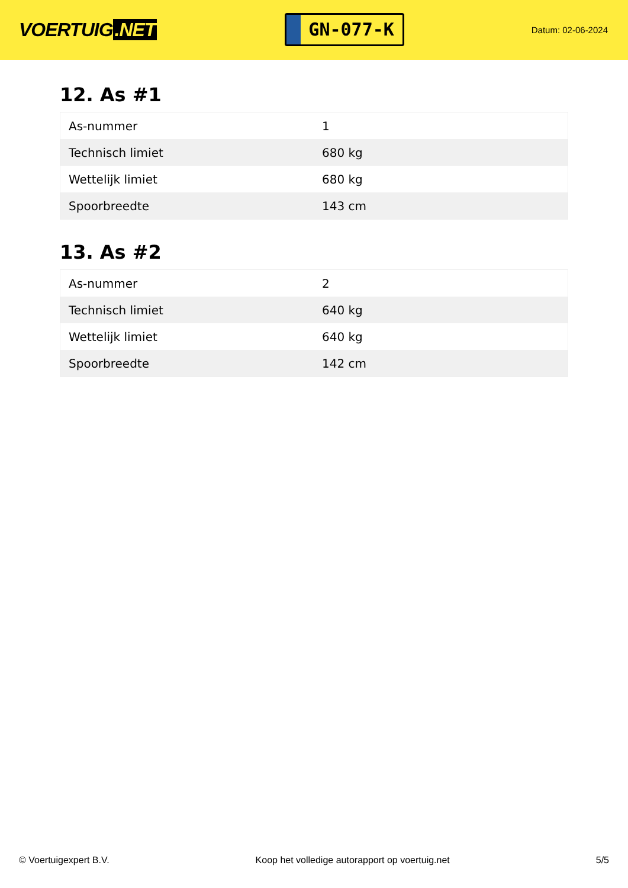VOERTUIG.NET
GN-077-K
Datum: 02-06-2024
12. As #1
| As-nummer | 1 |
| Technisch limiet | 680 kg |
| Wettelijk limiet | 680 kg |
| Spoorbreedte | 143 cm |
13. As #2
| As-nummer | 2 |
| Technisch limiet | 640 kg |
| Wettelijk limiet | 640 kg |
| Spoorbreedte | 142 cm |
© Voertuigexpert B.V. Koop het volledige autorapport op voertuig.net 5/5